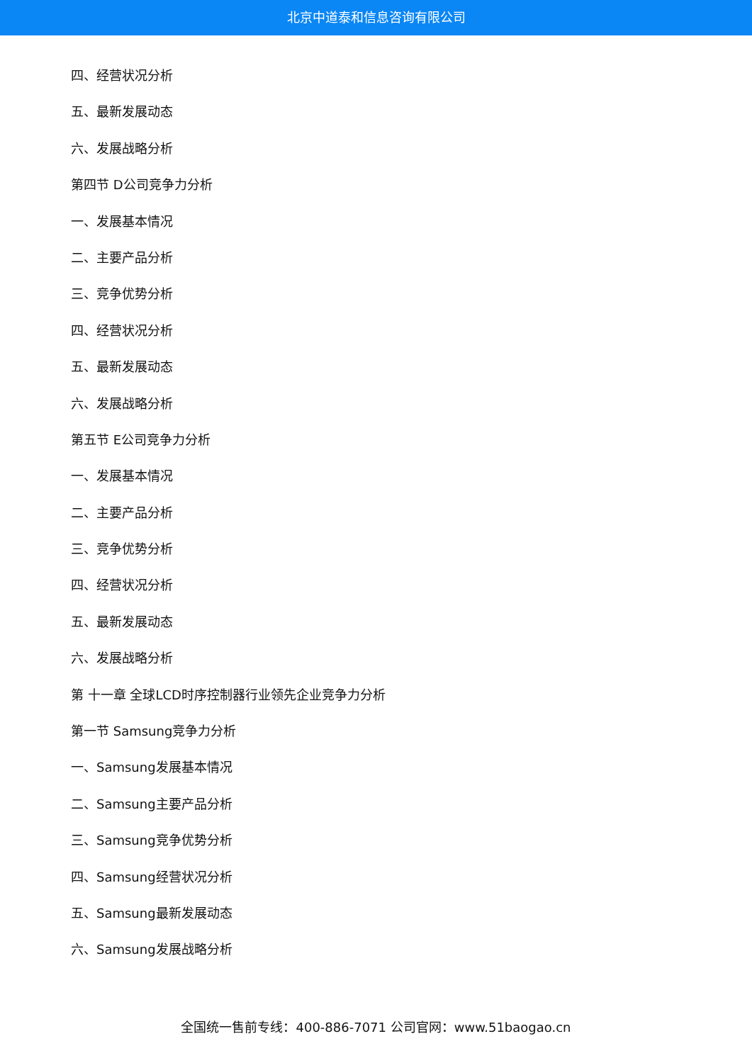北京中道泰和信息咨询有限公司
四、经营状况分析
五、最新发展动态
六、发展战略分析
第四节 D公司竞争力分析
一、发展基本情况
二、主要产品分析
三、竞争优势分析
四、经营状况分析
五、最新发展动态
六、发展战略分析
第五节 E公司竞争力分析
一、发展基本情况
二、主要产品分析
三、竞争优势分析
四、经营状况分析
五、最新发展动态
六、发展战略分析
第 十一章 全球LCD时序控制器行业领先企业竞争力分析
第一节 Samsung竞争力分析
一、Samsung发展基本情况
二、Samsung主要产品分析
三、Samsung竞争优势分析
四、Samsung经营状况分析
五、Samsung最新发展动态
六、Samsung发展战略分析
全国统一售前专线：400-886-7071 公司官网：www.51baogao.cn